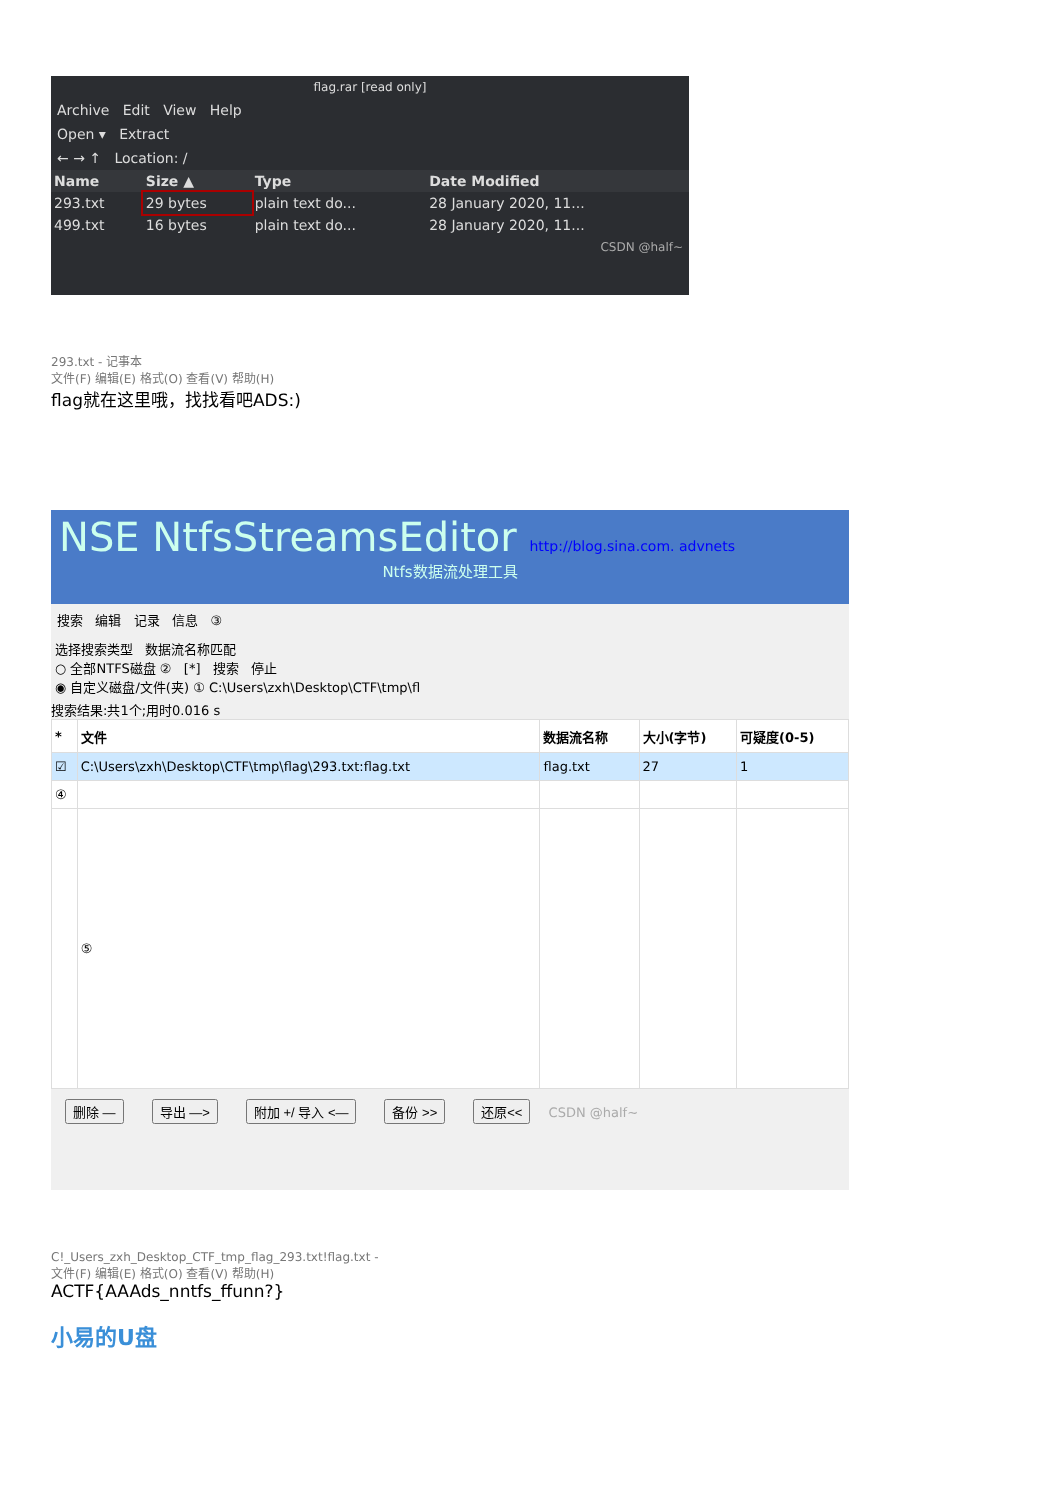flag.rar [read only]
Archive Edit View Help
Open ▾ Extract
← → ↑ Location: /
| Name | Size ▲ | Type | Date Modified |
| --- | --- | --- | --- |
| 293.txt | 29 bytes | plain text do... | 28 January 2020, 11... |
| 499.txt | 16 bytes | plain text do... | 28 January 2020, 11... |
CSDN @half~
293.txt - 记事本
文件(F) 编辑(E) 格式(O) 查看(V) 帮助(H)
flag就在这里哦，找找看吧ADS:)
NSE NtfsStreamsEditor http://blog.sina.com. advnets
Ntfs数据流处理工具
搜索 编辑 记录 信息 ③
选择搜索类型 数据流名称匹配
○ 全部NTFS磁盘 ② [*] 搜索 停止
◉ 自定义磁盘/文件(夹) ① C:\Users\zxh\Desktop\CTF\tmp\fl
搜索结果:共1个;用时0.016 s
| * | 文件 | 数据流名称 | 大小(字节) | 可疑度(0-5) |
| --- | --- | --- | --- | --- |
| ☑ | C:\Users\zxh\Desktop\CTF\tmp\flag\293.txt:flag.txt | flag.txt | 27 | 1 |
| ④ | | | | |
| | ⑤ | | | |
删除 — 导出 —> 附加 +/ 导入 <— 备份 >> 还原<< CSDN @half~
C!_Users_zxh_Desktop_CTF_tmp_flag_293.txt!flag.txt -
文件(F) 编辑(E) 格式(O) 查看(V) 帮助(H)
ACTF{AAAds_nntfs_ffunn?}
小易的U盘